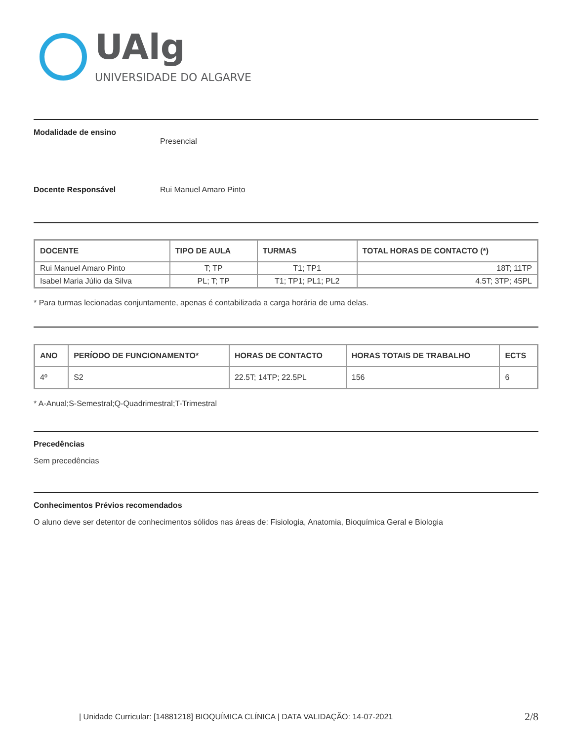UAlg
UNIVERSIDADE DO ALGARVE
Modalidade de ensino Presencial
Docente Responsável Rui Manuel Amaro Pinto
| DOCENTE | TIPO DE AULA | TURMAS | TOTAL HORAS DE CONTACTO (*) |
| --- | --- | --- | --- |
| Rui Manuel Amaro Pinto | T; TP | T1; TP1 | 18T; 11TP |
| Isabel Maria Júlio da Silva | PL; T; TP | T1; TP1; PL1; PL2 | 4.5T; 3TP; 45PL |
* Para turmas lecionadas conjuntamente, apenas é contabilizada a carga horária de uma delas.
| ANO | PERÍODO DE FUNCIONAMENTO* | HORAS DE CONTACTO | HORAS TOTAIS DE TRABALHO | ECTS |
| --- | --- | --- | --- | --- |
| 4º | S2 | 22.5T; 14TP; 22.5PL | 156 | 6 |
* A-Anual;S-Semestral;Q-Quadrimestral;T-Trimestral
Precedências
Sem precedências
Conhecimentos Prévios recomendados
O aluno deve ser detentor de conhecimentos sólidos nas áreas de: Fisiologia, Anatomia, Bioquímica Geral e Biologia
| Unidade Curricular: [14881218] BIOQUÍMICA CLÍNICA | DATA VALIDAÇÃO: 14-07-2021 2/8